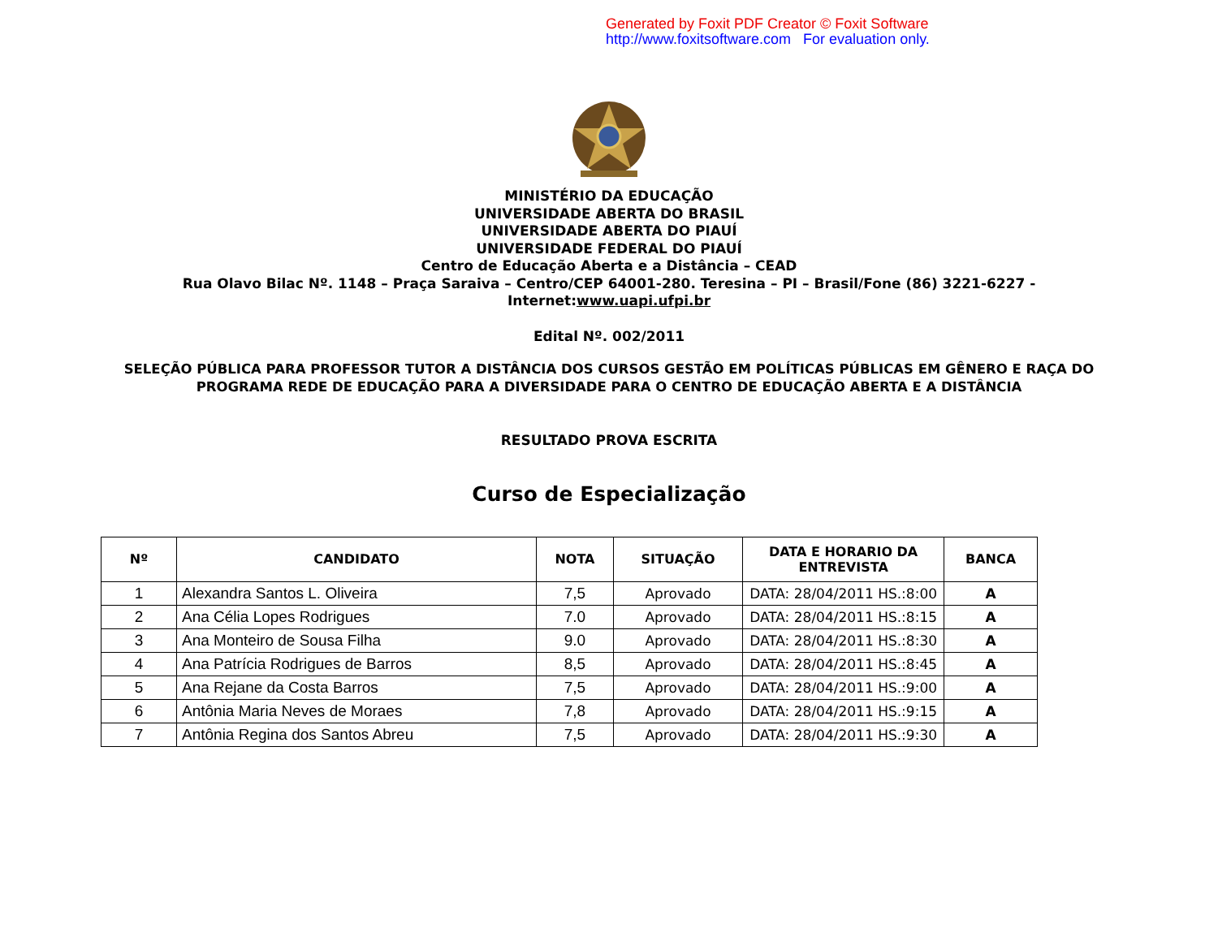Generated by Foxit PDF Creator © Foxit Software
http://www.foxitsoftware.com For evaluation only.
MINISTÉRIO DA EDUCAÇÃO
UNIVERSIDADE ABERTA DO BRASIL
UNIVERSIDADE ABERTA DO PIAUÍ
UNIVERSIDADE FEDERAL DO PIAUÍ
Centro de Educação Aberta e a Distância – CEAD
Rua Olavo Bilac Nº. 1148 – Praça Saraiva – Centro/CEP 64001-280. Teresina – PI – Brasil/Fone (86) 3221-6227 -
Internet:www.uapi.ufpi.br
Edital Nº. 002/2011
SELEÇÃO PÚBLICA PARA PROFESSOR TUTOR A DISTÂNCIA DOS CURSOS GESTÃO EM POLÍTICAS PÚBLICAS EM GÊNERO E RAÇA DO
PROGRAMA REDE DE EDUCAÇÃO PARA A DIVERSIDADE PARA O CENTRO DE EDUCAÇÃO ABERTA E A DISTÂNCIA
RESULTADO PROVA ESCRITA
Curso de Especialização
| Nº | CANDIDATO | NOTA | SITUAÇÃO | DATA E HORARIO DA ENTREVISTA | BANCA |
| --- | --- | --- | --- | --- | --- |
| 1 | Alexandra Santos L. Oliveira | 7,5 | Aprovado | DATA: 28/04/2011 HS.:8:00 | A |
| 2 | Ana Célia Lopes Rodrigues | 7.0 | Aprovado | DATA: 28/04/2011 HS.:8:15 | A |
| 3 | Ana Monteiro de Sousa Filha | 9.0 | Aprovado | DATA: 28/04/2011 HS.:8:30 | A |
| 4 | Ana Patrícia Rodrigues de Barros | 8,5 | Aprovado | DATA: 28/04/2011 HS.:8:45 | A |
| 5 | Ana Rejane da Costa Barros | 7,5 | Aprovado | DATA: 28/04/2011 HS.:9:00 | A |
| 6 | Antônia Maria Neves de Moraes | 7,8 | Aprovado | DATA: 28/04/2011 HS.:9:15 | A |
| 7 | Antônia Regina dos Santos Abreu | 7,5 | Aprovado | DATA: 28/04/2011 HS.:9:30 | A |